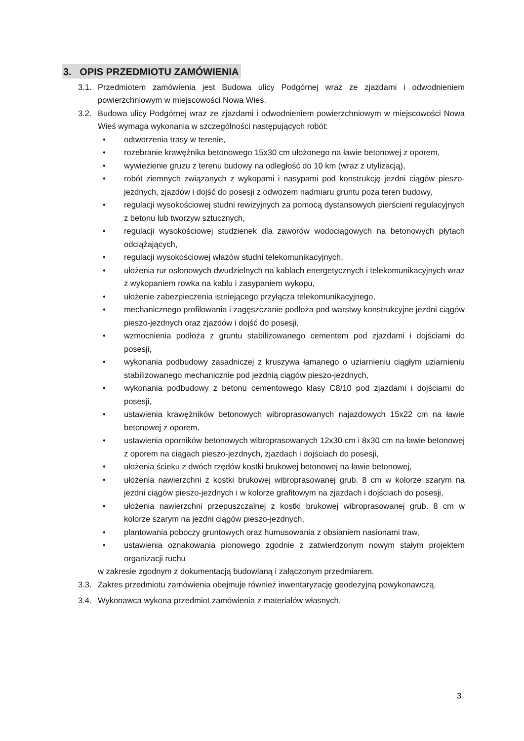3. OPIS PRZEDMIOTU ZAMÓWIENIA
3.1. Przedmiotem zamówienia jest Budowa ulicy Podgórnej wraz ze zjazdami i odwodnieniem powierzchniowym w miejscowości Nowa Wieś.
3.2. Budowa ulicy Podgórnej wraz ze zjazdami i odwodnieniem powierzchniowym w miejscowości Nowa Wieś wymaga wykonania w szczególności następujących robót:
• odtworzenia trasy w terenie,
• rozebranie krawężnika betonowego 15x30 cm ułożonego na ławie betonowej z oporem,
• wywiezienie gruzu z terenu budowy na odległość do 10 km (wraz z utylizacją),
• robót ziemnych związanych z wykopami i nasypami pod konstrukcję jezdni ciągów pieszo-jezdnych, zjazdów i dojść do posesji z odwozem nadmiaru gruntu poza teren budowy,
• regulacji wysokościowej studni rewizyjnych za pomocą dystansowych pierścieni regulacyjnych z betonu lub tworzyw sztucznych,
• regulacji wysokościowej studzienek dla zaworów wodociągowych na betonowych płytach odciążających,
• regulacji wysokościowej włazów studni telekomunikacyjnych,
• ułożenia rur osłonowych dwudzielnych na kablach energetycznych i telekomunikacyjnych wraz z wykopaniem rowka na kablu i zasypaniem wykopu,
• ułożenie zabezpieczenia istniejącego przyłącza telekomunikacyjnego,
• mechanicznego profilowania i zagęszczanie podłoża pod warstwy konstrukcyjne jezdni ciągów pieszo-jezdnych oraz zjazdów i dojść do posesji,
• wzmocnienia podłoża z gruntu stabilizowanego cementem pod zjazdami i dojściami do posesji,
• wykonania podbudowy zasadniczej z kruszywa łamanego o uziarnieniu ciągłym uziarnieniu stabilizowanego mechanicznie pod jezdnią ciągów pieszo-jezdnych,
• wykonania podbudowy z betonu cementowego klasy C8/10 pod zjazdami i dojściami do posesji,
• ustawienia krawężników betonowych wibroprasowanych najazdowych 15x22 cm na ławie betonowej z oporem,
• ustawienia oporników betonowych wibroprasowanych 12x30 cm i 8x30 cm na ławie betonowej z oporem na ciągach pieszo-jezdnych, zjazdach i dojściach do posesji,
• ułożenia ścieku z dwóch rzędów kostki brukowej betonowej na ławie betonowej,
• ułożenia nawierzchni z kostki brukowej wibroprasowanej grub. 8 cm w kolorze szarym na jezdni ciągów pieszo-jezdnych i w kolorze grafitowym na zjazdach i dojściach do posesji,
• ułożenia nawierzchni przepuszczalnej z kostki brukowej wibroprasowanej grub. 8 cm w kolorze szarym na jezdni ciągów pieszo-jezdnych,
• plantowania poboczy gruntowych oraz humusowania z obsianiem nasionami traw,
• ustawienia oznakowania pionowego zgodnie z zatwierdzonym nowym stałym projektem organizacji ruchu
w zakresie zgodnym z dokumentacją budowlaną i załączonym przedmiarem.
3.3. Zakres przedmiotu zamówienia obejmuje również inwentaryzację geodezyjną powykonawczą.
3.4. Wykonawca wykona przedmiot zamówienia z materiałów własnych.
3